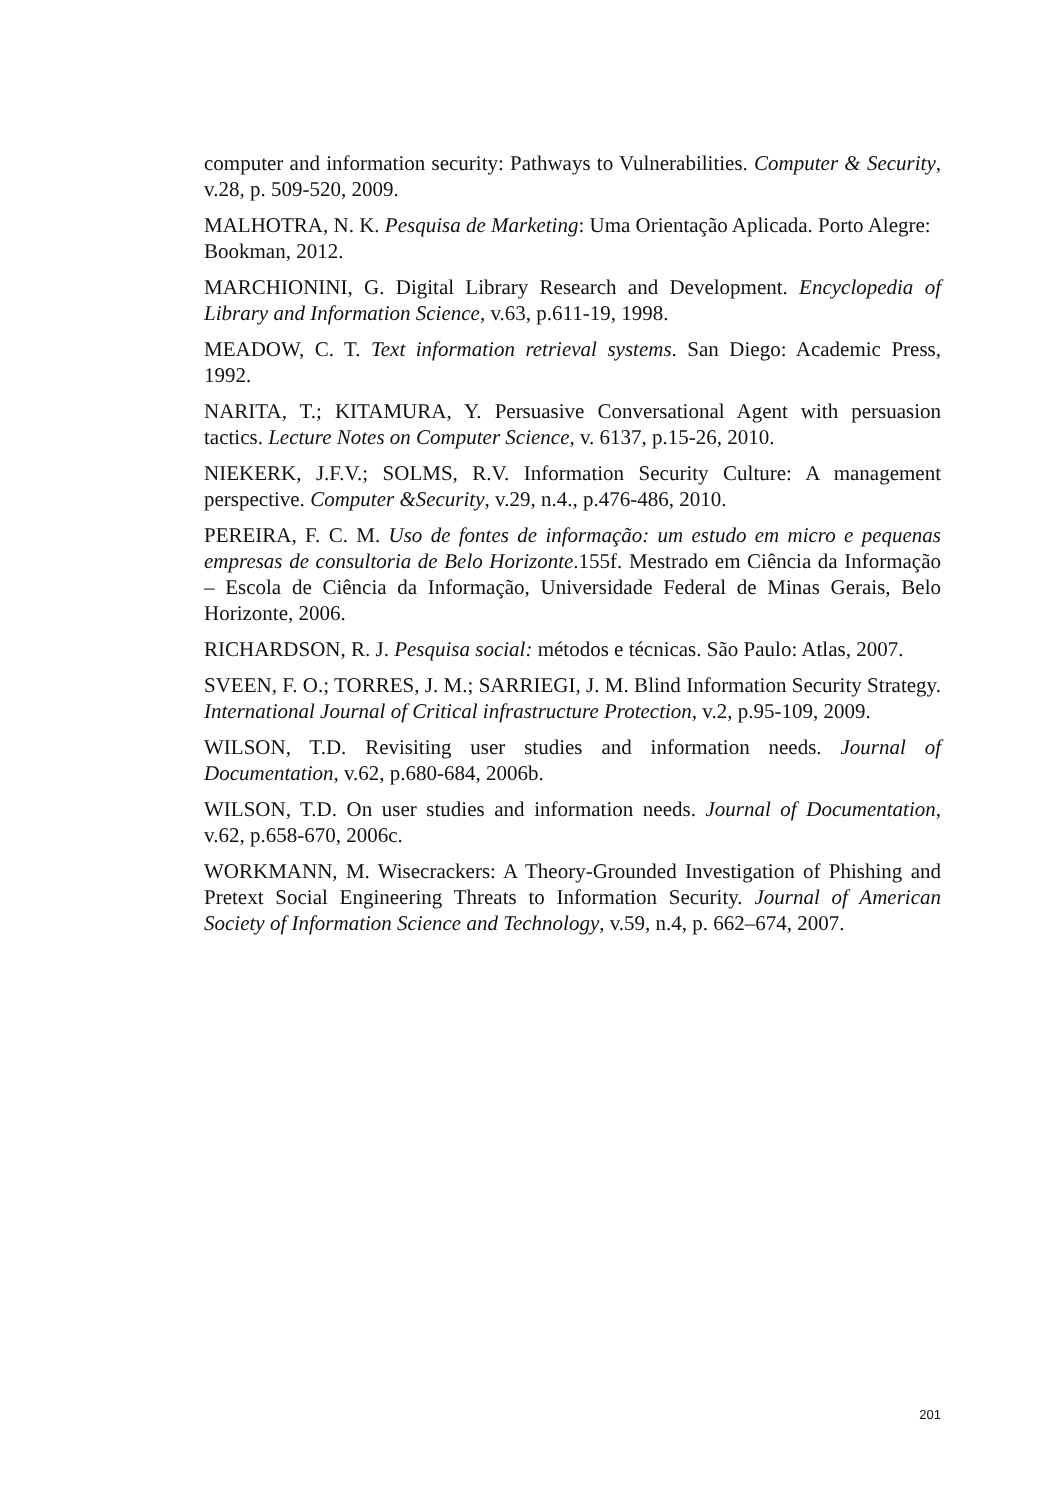computer and information security: Pathways to Vulnerabilities. Computer & Security, v.28, p. 509-520, 2009.
MALHOTRA, N. K. Pesquisa de Marketing: Uma Orientação Aplicada. Porto Alegre: Bookman, 2012.
MARCHIONINI, G. Digital Library Research and Development. Encyclopedia of Library and Information Science, v.63, p.611-19, 1998.
MEADOW, C. T. Text information retrieval systems. San Diego: Academic Press, 1992.
NARITA, T.; KITAMURA, Y. Persuasive Conversational Agent with persuasion tactics. Lecture Notes on Computer Science, v. 6137, p.15-26, 2010.
NIEKERK, J.F.V.; SOLMS, R.V. Information Security Culture: A management perspective. Computer &Security, v.29, n.4., p.476-486, 2010.
PEREIRA, F. C. M. Uso de fontes de informação: um estudo em micro e pequenas empresas de consultoria de Belo Horizonte.155f. Mestrado em Ciência da Informação – Escola de Ciência da Informação, Universidade Federal de Minas Gerais, Belo Horizonte, 2006.
RICHARDSON, R. J. Pesquisa social: métodos e técnicas. São Paulo: Atlas, 2007.
SVEEN, F. O.; TORRES, J. M.; SARRIEGI, J. M. Blind Information Security Strategy. International Journal of Critical infrastructure Protection, v.2, p.95-109, 2009.
WILSON, T.D. Revisiting user studies and information needs. Journal of Documentation, v.62, p.680-684, 2006b.
WILSON, T.D. On user studies and information needs. Journal of Documentation, v.62, p.658-670, 2006c.
WORKMANN, M. Wisecrackers: A Theory-Grounded Investigation of Phishing and Pretext Social Engineering Threats to Information Security. Journal of American Society of Information Science and Technology, v.59, n.4, p. 662–674, 2007.
201